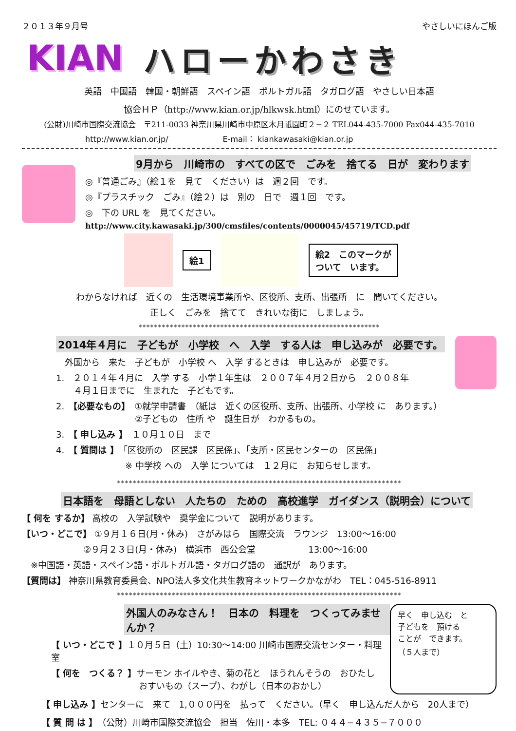２０１３年９月号 やさしいにほんご版
KIAN ハローかわさき
英語　中国語　韓国・朝鮮語　スペイン語　ポルトガル語　タガログ語　やさしい日本語
協会ＨＰ（http://www.kian.or.jp/hlkwsk.html）にのせています。
(公財)川崎市国際交流協会　〒211-0033 神奈川県川崎市中原区木月祇園町２−２ TEL044-435-7000 Fax044-435-7010
http://www.kian.or.jp/　　　　　　　E-mail： kiankawasaki@kian.or.jp
9月から　川崎市の　すべての区で　ごみを　捨てる　日が　変わります
◎『普通ごみ』（絵１を　見て　ください）は　週２回　です。
◎『プラスチック　ごみ』（絵２）は　別の　日で　週１回　です。
◎　下の URL を　見てください。
http://www.city.kawasaki.jp/300/cmsfiles/contents/0000045/45719/TCD.pdf
絵1
絵2　このマークが
ついて　います。
わからなければ　近くの　生活環境事業所や、区役所、支所、出張所　に　聞いてください。
正しく　ごみを　捨てて　きれいな街に　しましょう。
**************************************************************
2014年４月に　子どもが　小学校　へ　入学　する人は　申し込みが　必要です。
　外国から　来た　子どもが　小学校 へ　入学 するときは　申し込みが　必要です。
1.　２０１４年４月に　入学 する　小学１年生は　２００７年４月２日から　２００８年
　　４月１日までに　生まれた　子どもです。
2.　【必要なもの】　①就学申請書　（紙は　近くの区役所、支所、出張所、小学校 に　あります。）
　　　　　　　　　②子どもの　住所 や　誕生日が　わかるもの。
3.　【 申し込み 】　１０月１０日　まで
4.　【 質問は 】　「区役所の　区民課　区民係」、「支所・区民センターの　区民係」
※ 中学校 への　入学 については　１２月に　お知らせします。
*************************************************************************
日本語を　母語としない　人たちの　ための　高校進学　ガイダンス（説明会）について
【 何を するか】 高校の　入学試験や　奨学金について　説明があります。
【いつ・どこで】 ①９月１６日(月・休み)　さがみはら　国際交流　ラウンジ　13:00〜16:00
　　　　　　　②９月２３日(月・休み)　横浜市　西公会堂　　　　　　13:00〜16:00
　※中国語・英語・スペイン語・ポルトガル語・タガログ語の　通訳が　あります。
【質問は】 神奈川県教育委員会、NPO法人多文化共生教育ネットワークかながわ　TEL：045-516-8911
*************************************************************************
外国人のみなさん！　日本の　料理を　つくってみませんか？
【 いつ・どこで 】１０月５日（土）10:30〜14:00 川崎市国際交流センター・料理室
【 何を　つくる？ 】サーモン ホイルやき、菊の花と　ほうれんそうの　おひたし
　　　　　　　　　　おすいもの（スープ）、わがし（日本のおかし）
早く　申し込む　と
子どもを　預ける
ことが　できます。
（５人まで）
【 申し込み 】センターに　来て　1,０００円を　払って　ください。（早く　申し込んだ人から　20人まで）
【 質 問 は 】（公財）川崎市国際交流協会　担当　佐川・本多　TEL: ０４４−４３５−７０００